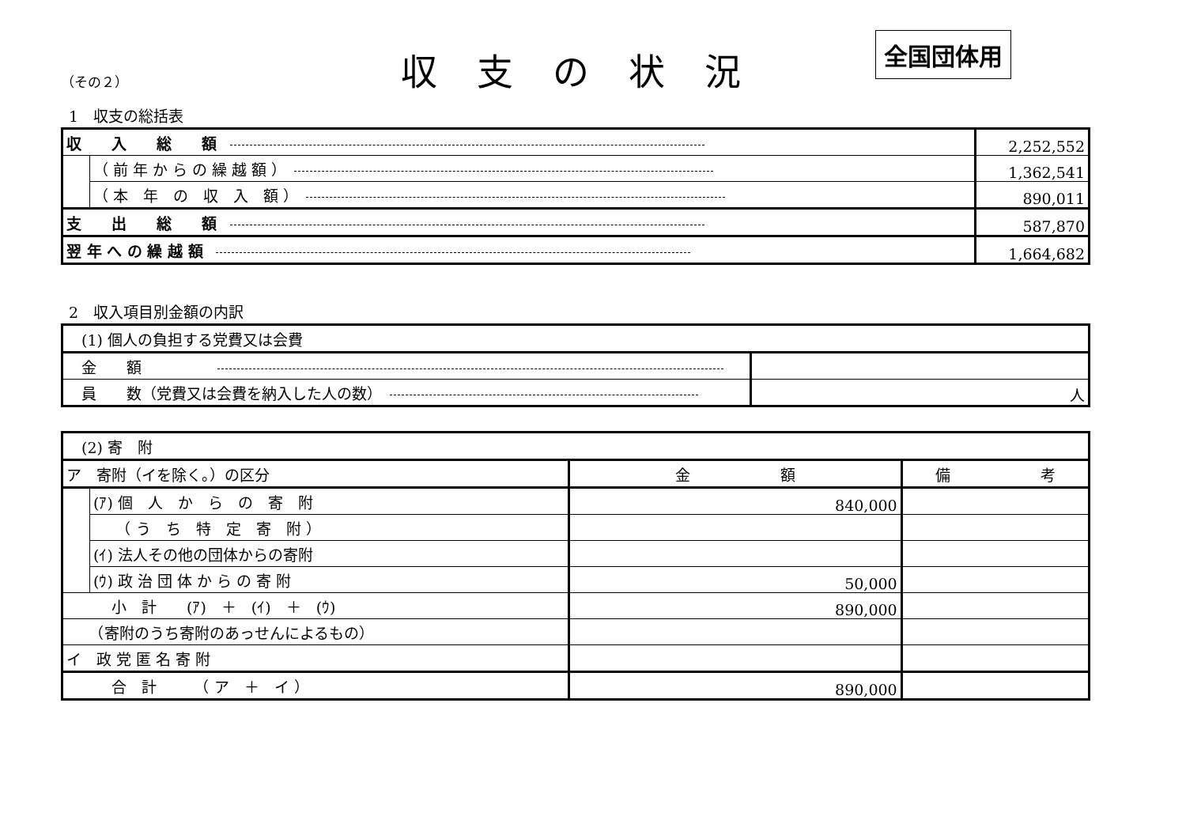（その２）
収支の状況
全国団体用
1　収支の総括表
| 収 入 総 額 | | 2,252,552 |
| | （ 前 年 か ら の 繰 越 額 ） | 1,362,541 |
| | （ 本 年 の 収 入 額 ） | 890,011 |
| 支 出 総 額 | | 587,870 |
| 翌 年 へ の 繰 越 額 | | 1,664,682 |
2　収入項目別金額の内訳
| (1) 個人の負担する党費又は会費 | |
| 金 額 | |
| 員 数（党費又は会費を納入した人の数） | 人 |
| (2) 寄 附 | | | |
| ア 寄附（イを除く。）の区分 | | 金 額 | 備 考 |
| | (ｱ) 個 人 か ら の 寄 附 | 840,000 | |
| | （ う ち 特 定 寄 附 ） | | |
| | (ｲ) 法人その他の団体からの寄附 | | |
| | (ｳ) 政 治 団 体 か ら の 寄 附 | 50,000 | |
| 小 計 (ｱ) ＋ (ｲ) ＋ (ｳ) | | 890,000 | |
| （寄附のうち寄附のあっせんによるもの） | | | |
| イ 政 党 匿 名 寄 附 | | | |
| 合 計 （ ア ＋ イ ） | | 890,000 | |